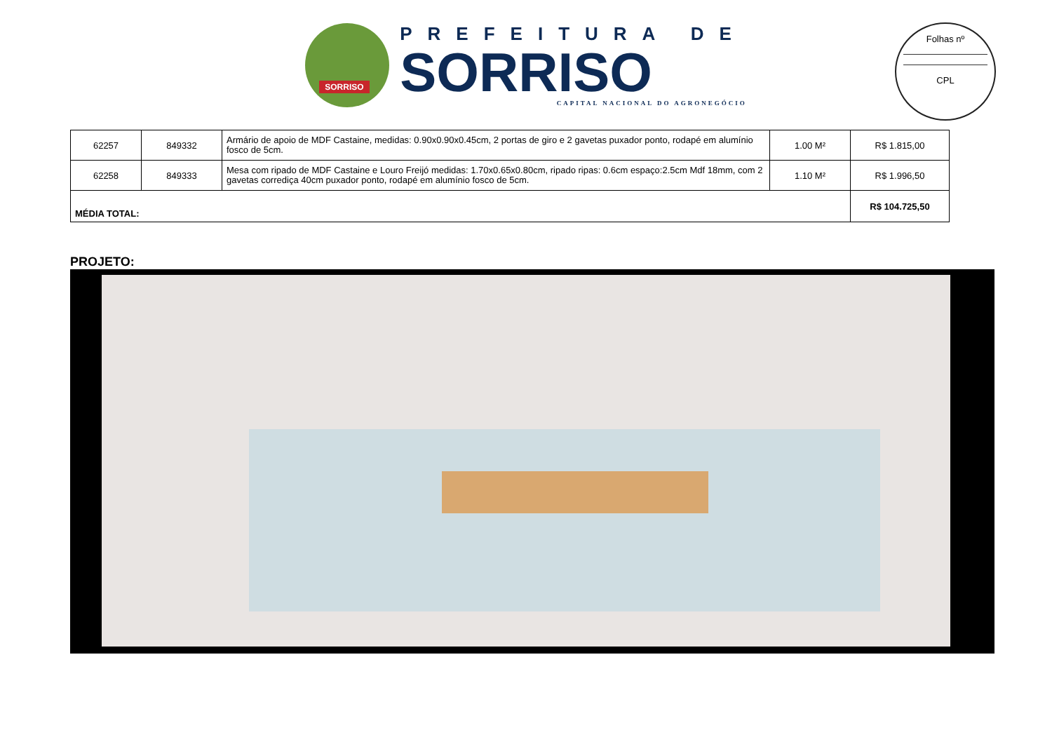SORRISO
PREFEITURA DE
SORRISO
CAPITAL NACIONAL DO AGRONEGÓCIO
Folhas nº
CPL
| 62257 | 849332 | Armário de apoio de MDF Castaine, medidas: 0.90x0.90x0.45cm, 2 portas de giro e 2 gavetas puxador ponto, rodapé em alumínio fosco de 5cm. | 1.00 M² | R$ 1.815,00 |
| 62258 | 849333 | Mesa com ripado de MDF Castaine e Louro Freijó medidas: 1.70x0.65x0.80cm, ripado ripas: 0.6cm espaço:2.5cm Mdf 18mm, com 2 gavetas corrediça 40cm puxador ponto, rodapé em alumínio fosco de 5cm. | 1.10 M² | R$ 1.996,50 |
| MÉDIA TOTAL: | | | | R$ 104.725,50 |
PROJETO: